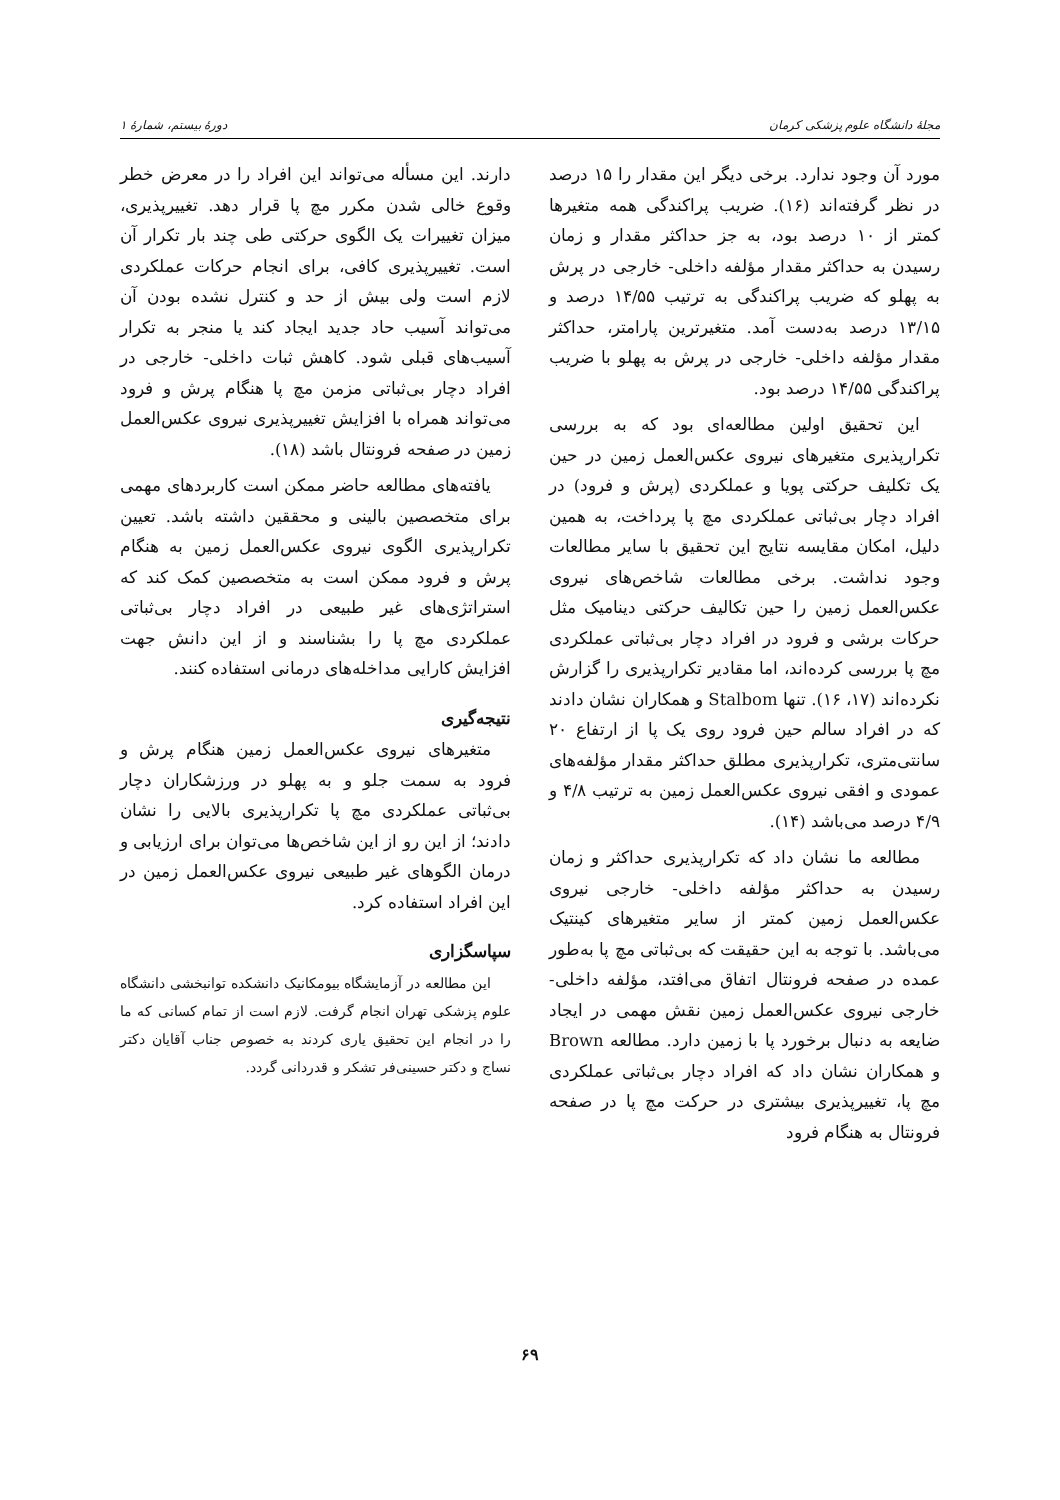مجلهٔ دانشگاه علوم پزشکی کرمان دورهٔ بیستم، شمارهٔ ۱
مورد آن وجود ندارد. برخی دیگر این مقدار را ۱۵ درصد در نظر گرفته‌اند (۱۶). ضریب پراکندگی همه متغیرها کمتر از ۱۰ درصد بود، به جز حداکثر مقدار و زمان رسیدن به حداکثر مقدار مؤلفه داخلی- خارجی در پرش به پهلو که ضریب پراکندگی به ترتیب ۱۴/۵۵ درصد و ۱۳/۱۵ درصد به‌دست آمد. متغیرترین پارامتر، حداکثر مقدار مؤلفه داخلی- خارجی در پرش به پهلو با ضریب پراکندگی ۱۴/۵۵ درصد بود.
این تحقیق اولین مطالعه‌ای بود که به بررسی تکرارپذیری متغیرهای نیروی عکس‌العمل زمین در حین یک تکلیف حرکتی پویا و عملکردی (پرش و فرود) در افراد دچار بی‌ثباتی عملکردی مچ پا پرداخت، به همین دلیل، امکان مقایسه نتایج این تحقیق با سایر مطالعات وجود نداشت. برخی مطالعات شاخص‌های نیروی عکس‌العمل زمین را حین تکالیف حرکتی دینامیک مثل حرکات برشی و فرود در افراد دچار بی‌ثباتی عملکردی مچ پا بررسی کرده‌اند، اما مقادیر تکرارپذیری را گزارش نکرده‌اند (۱۷، ۱۶). تنها Stalbom و همکاران نشان دادند که در افراد سالم حین فرود روی یک پا از ارتفاع ۲۰ سانتی‌متری، تکرارپذیری مطلق حداکثر مقدار مؤلفه‌های عمودی و افقی نیروی عکس‌العمل زمین به ترتیب ۴/۸ و ۴/۹ درصد می‌باشد (۱۴).
مطالعه ما نشان داد که تکرارپذیری حداکثر و زمان رسیدن به حداکثر مؤلفه داخلی- خارجی نیروی عکس‌العمل زمین کمتر از سایر متغیرهای کینتیک می‌باشد. با توجه به این حقیقت که بی‌ثباتی مچ پا به‌طور عمده در صفحه فرونتال اتفاق می‌افتد، مؤلفه داخلی- خارجی نیروی عکس‌العمل زمین نقش مهمی در ایجاد ضایعه به دنبال برخورد پا با زمین دارد. مطالعه Brown و همکاران نشان داد که افراد دچار بی‌ثباتی عملکردی مچ پا، تغییرپذیری بیشتری در حرکت مچ پا در صفحه فرونتال به هنگام فرود
دارند. این مسأله می‌تواند این افراد را در معرض خطر وقوع خالی شدن مکرر مچ پا قرار دهد. تغییرپذیری، میزان تغییرات یک الگوی حرکتی طی چند بار تکرار آن است. تغییرپذیری کافی، برای انجام حرکات عملکردی لازم است ولی بیش از حد و کنترل نشده بودن آن می‌تواند آسیب حاد جدید ایجاد کند یا منجر به تکرار آسیب‌های قبلی شود. کاهش ثبات داخلی- خارجی در افراد دچار بی‌ثباتی مزمن مچ پا هنگام پرش و فرود می‌تواند همراه با افزایش تغییرپذیری نیروی عکس‌العمل زمین در صفحه فرونتال باشد (۱۸).
یافته‌های مطالعه حاضر ممکن است کاربردهای مهمی برای متخصصین بالینی و محققین داشته باشد. تعیین تکرارپذیری الگوی نیروی عکس‌العمل زمین به هنگام پرش و فرود ممکن است به متخصصین کمک کند که استراتژی‌های غیر طبیعی در افراد دچار بی‌ثباتی عملکردی مچ پا را بشناسند و از این دانش جهت افزایش کارایی مداخله‌های درمانی استفاده کنند.
نتیجه‌گیری
متغیرهای نیروی عکس‌العمل زمین هنگام پرش و فرود به سمت جلو و به پهلو در ورزشکاران دچار بی‌ثباتی عملکردی مچ پا تکرارپذیری بالایی را نشان دادند؛ از این رو از این شاخص‌ها می‌توان برای ارزیابی و درمان الگوهای غیر طبیعی نیروی عکس‌العمل زمین در این افراد استفاده کرد.
سپاسگزاری
این مطالعه در آزمایشگاه بیومکانیک دانشکده توانبخشی دانشگاه علوم پزشکی تهران انجام گرفت. لازم است از تمام کسانی که ما را در انجام این تحقیق یاری کردند به خصوص جناب آقایان دکتر نساج و دکتر حسینی‌فر تشکر و قدردانی گردد.
۶۹